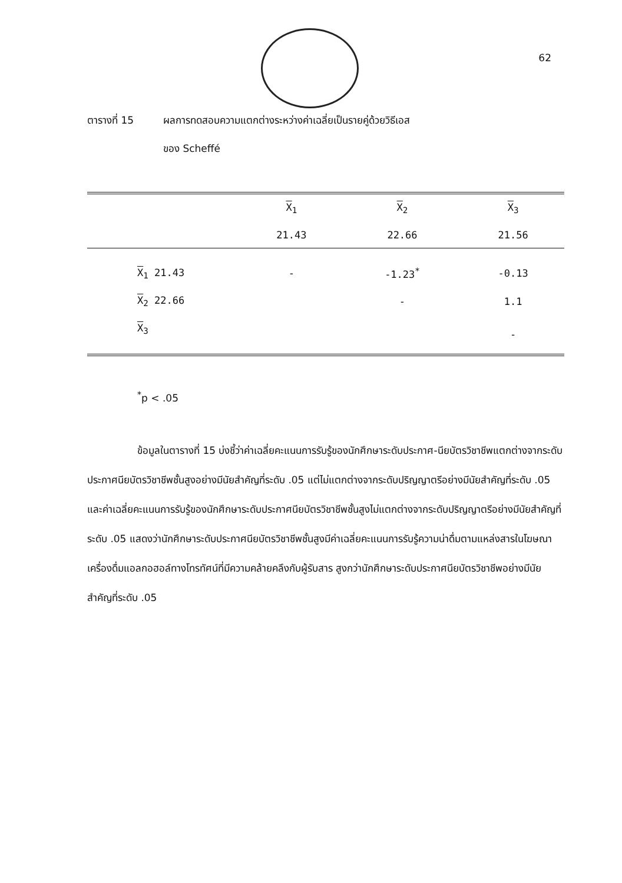62
ตารางที่ 15 ผลการทดสอบความแตกต่างระหว่างค่าเฉลี่ยเป็นรายคู่ด้วยวิธีเอส
ของ Scheffé
| | X<sub>1</sub> | X<sub>2</sub> | X<sub>3</sub> |
| --- | --- | --- | --- |
| | 21.43 | 22.66 | 21.56 |
| X<sub>1</sub> 21.43 | - | -1.23<sup>*</sup> | -0.13 |
| X<sub>2</sub> 22.66 | | - | 1.1 |
| X<sub>3</sub> | | | - |
<sup>*</sup> p < .05
ข้อมูลในตารางที่ 15 บ่งชี้ว่าค่าเฉลี่ยคะแนนการรับรู้ของนักศึกษาระดับประกาศ-นียบัตรวิชาชีพแตกต่างจากระดับประกาศนียบัตรวิชาชีพชั้นสูงอย่างมีนัยสำคัญที่ระดับ .05 แต่ไม่แตกต่างจากระดับปริญญาตรีอย่างมีนัยสำคัญที่ระดับ .05 และค่าเฉลี่ยคะแนนการรับรู้ของนักศึกษาระดับประกาศนียบัตรวิชาชีพชั้นสูงไม่แตกต่างจากระดับปริญญาตรีอย่างมีนัยสำคัญที่ระดับ .05 แสดงว่านักศึกษาระดับประกาศนียบัตรวิชาชีพชั้นสูงมีค่าเฉลี่ยคะแนนการรับรู้ความน่าดื่มตามแหล่งสารในโฆษณาเครื่องดื่มแอลกอฮอล์ทางโทรทัศน์ที่มีความคล้ายคลึงกับผู้รับสาร สูงกว่านักศึกษาระดับประกาศนียบัตรวิชาชีพอย่างมีนัยสำคัญที่ระดับ .05